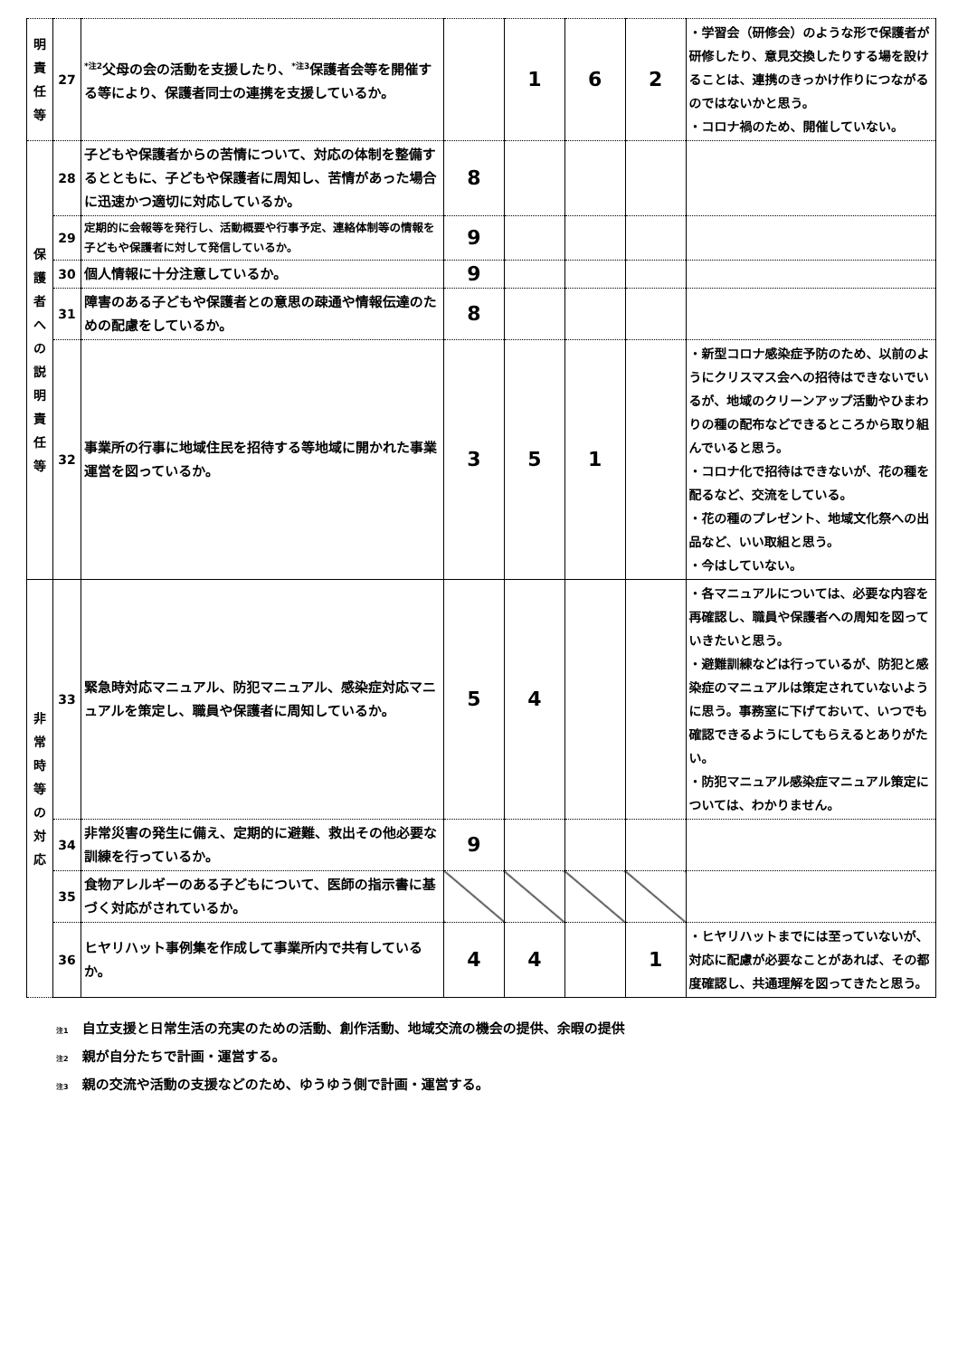| 明 責 任 等 | 27 | <sup>*注2</sup>父母の会の活動を支援したり、<sup>*注3</sup>保護者会等を開催する等により、保護者同士の連携を支援しているか。 | | 1 | 6 | 2 | ・学習会（研修会）のような形で保護者が研修したり、意見交換したりする場を設けることは、連携のきっかけ作りにつながるのではないかと思う。 ・コロナ禍のため、開催していない。 |
| 保 護 者 へ の 説 明 責 任 等 | 28 | 子どもや保護者からの苦情について、対応の体制を整備するとともに、子どもや保護者に周知し、苦情があった場合に迅速かつ適切に対応しているか。 | 8 | | | | |
| | 29 | 定期的に会報等を発行し、活動概要や行事予定、連絡体制等の情報を子どもや保護者に対して発信しているか。 | 9 | | | | |
| | 30 | 個人情報に十分注意しているか。 | 9 | | | | |
| | 31 | 障害のある子どもや保護者との意思の疎通や情報伝達のための配慮をしているか。 | 8 | | | | |
| | 32 | 事業所の行事に地域住民を招待する等地域に開かれた事業運営を図っているか。 | 3 | 5 | 1 | | ・新型コロナ感染症予防のため、以前のようにクリスマス会への招待はできないでいるが、地域のクリーンアップ活動やひまわりの種の配布などできるところから取り組んでいると思う。 ・コロナ化で招待はできないが、花の種を配るなど、交流をしている。 ・花の種のプレゼント、地域文化祭への出品など、いい取組と思う。 ・今はしていない。 |
| 非 常 時 等 の 対 応 | 33 | 緊急時対応マニュアル、防犯マニュアル、感染症対応マニュアルを策定し、職員や保護者に周知しているか。 | 5 | 4 | | | ・各マニュアルについては、必要な内容を再確認し、職員や保護者への周知を図っていきたいと思う。 ・避難訓練などは行っているが、防犯と感染症のマニュアルは策定されていないように思う。事務室に下げておいて、いつでも確認できるようにしてもらえるとありがたい。 ・防犯マニュアル感染症マニュアル策定については、わかりません。 |
| | 34 | 非常災害の発生に備え、定期的に避難、救出その他必要な訓練を行っているか。 | 9 | | | | |
| | 35 | 食物アレルギーのある子どもについて、医師の指示書に基づく対応がされているか。 | | | | | |
| | 36 | ヒヤリハット事例集を作成して事業所内で共有しているか。 | 4 | 4 | | 1 | ・ヒヤリハットまでには至っていないが、対応に配慮が必要なことがあれば、その都度確認し、共通理解を図ってきたと思う。 |
注1 自立支援と日常生活の充実のための活動、創作活動、地域交流の機会の提供、余暇の提供
注2 親が自分たちで計画・運営する。
注3 親の交流や活動の支援などのため、ゆうゆう側で計画・運営する。